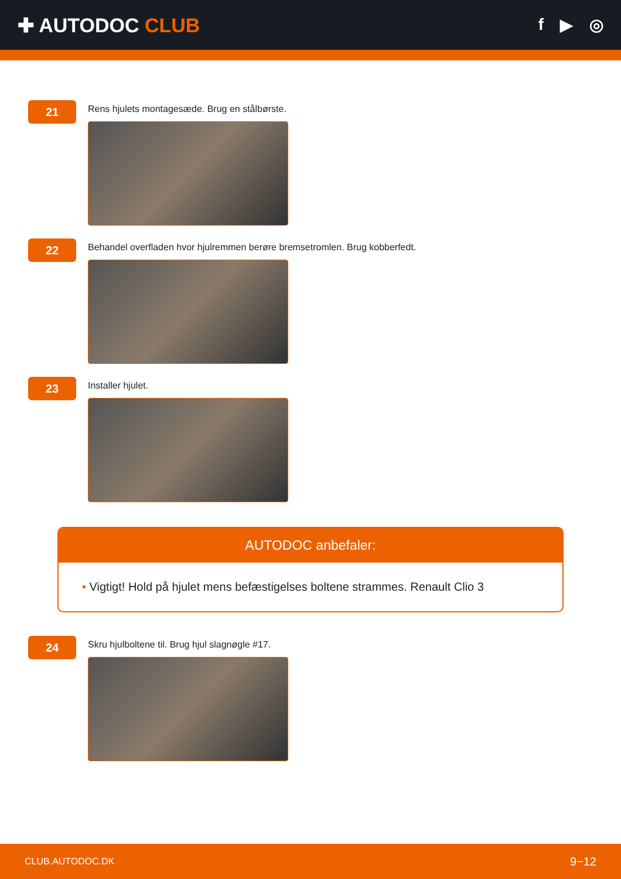✚ AUTODOC CLUB
f ▶ ◎
21
Rens hjulets montagesæde. Brug en stålbørste.
22
Behandel overfladen hvor hjulremmen berøre bremsetromlen. Brug kobberfedt.
23
Installer hjulet.
AUTODOC anbefaler:
• Vigtigt! Hold på hjulet mens befæstigelses boltene strammes. Renault Clio 3
24
Skru hjulboltene til. Brug hjul slagnøgle #17.
CLUB.AUTODOC.DK 9−12